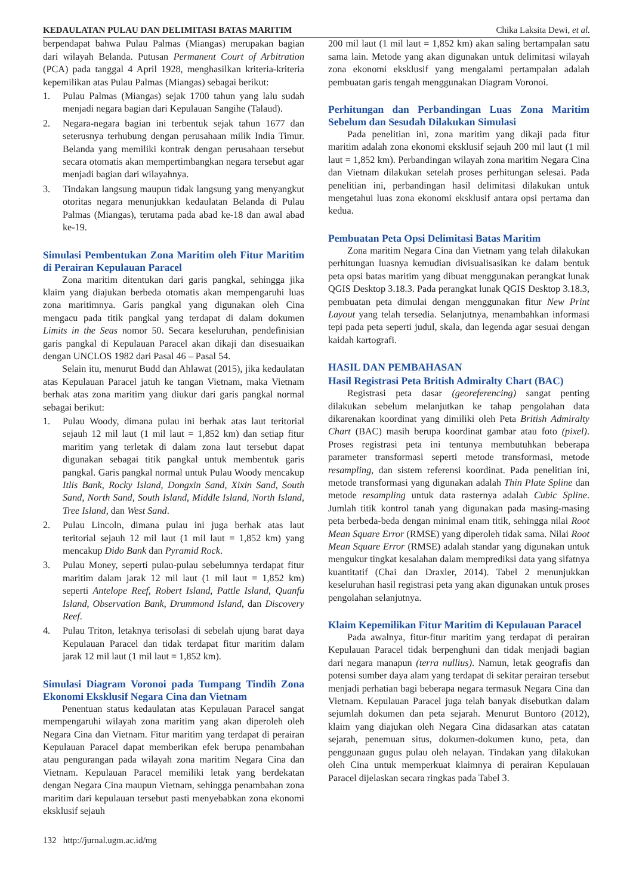KEDAULATAN PULAU DAN DELIMITASI BATAS MARITIM Chika Laksita Dewi, et al.
berpendapat bahwa Pulau Palmas (Miangas) merupakan bagian dari wilayah Belanda. Putusan Permanent Court of Arbitration (PCA) pada tanggal 4 April 1928, menghasilkan kriteria-kriteria kepemilikan atas Pulau Palmas (Miangas) sebagai berikut:
1. Pulau Palmas (Miangas) sejak 1700 tahun yang lalu sudah menjadi negara bagian dari Kepulauan Sangihe (Talaud).
2. Negara-negara bagian ini terbentuk sejak tahun 1677 dan seterusnya terhubung dengan perusahaan milik India Timur. Belanda yang memiliki kontrak dengan perusahaan tersebut secara otomatis akan mempertimbangkan negara tersebut agar menjadi bagian dari wilayahnya.
3. Tindakan langsung maupun tidak langsung yang menyangkut otoritas negara menunjukkan kedaulatan Belanda di Pulau Palmas (Miangas), terutama pada abad ke-18 dan awal abad ke-19.
Simulasi Pembentukan Zona Maritim oleh Fitur Maritim di Perairan Kepulauan Paracel
Zona maritim ditentukan dari garis pangkal, sehingga jika klaim yang diajukan berbeda otomatis akan mempengaruhi luas zona maritimnya. Garis pangkal yang digunakan oleh Cina mengacu pada titik pangkal yang terdapat di dalam dokumen Limits in the Seas nomor 50. Secara keseluruhan, pendefinisian garis pangkal di Kepulauan Paracel akan dikaji dan disesuaikan dengan UNCLOS 1982 dari Pasal 46 – Pasal 54.
Selain itu, menurut Budd dan Ahlawat (2015), jika kedaulatan atas Kepulauan Paracel jatuh ke tangan Vietnam, maka Vietnam berhak atas zona maritim yang diukur dari garis pangkal normal sebagai berikut:
1. Pulau Woody, dimana pulau ini berhak atas laut teritorial sejauh 12 mil laut (1 mil laut = 1,852 km) dan setiap fitur maritim yang terletak di dalam zona laut tersebut dapat digunakan sebagai titik pangkal untuk membentuk garis pangkal. Garis pangkal normal untuk Pulau Woody mencakup Itlis Bank, Rocky Island, Dongxin Sand, Xixin Sand, South Sand, North Sand, South Island, Middle Island, North Island, Tree Island, dan West Sand.
2. Pulau Lincoln, dimana pulau ini juga berhak atas laut teritorial sejauh 12 mil laut (1 mil laut = 1,852 km) yang mencakup Dido Bank dan Pyramid Rock.
3. Pulau Money, seperti pulau-pulau sebelumnya terdapat fitur maritim dalam jarak 12 mil laut (1 mil laut = 1,852 km) seperti Antelope Reef, Robert Island, Pattle Island, Quanfu Island, Observation Bank, Drummond Island, dan Discovery Reef.
4. Pulau Triton, letaknya terisolasi di sebelah ujung barat daya Kepulauan Paracel dan tidak terdapat fitur maritim dalam jarak 12 mil laut (1 mil laut = 1,852 km).
Simulasi Diagram Voronoi pada Tumpang Tindih Zona Ekonomi Eksklusif Negara Cina dan Vietnam
Penentuan status kedaulatan atas Kepulauan Paracel sangat mempengaruhi wilayah zona maritim yang akan diperoleh oleh Negara Cina dan Vietnam. Fitur maritim yang terdapat di perairan Kepulauan Paracel dapat memberikan efek berupa penambahan atau pengurangan pada wilayah zona maritim Negara Cina dan Vietnam. Kepulauan Paracel memiliki letak yang berdekatan dengan Negara Cina maupun Vietnam, sehingga penambahan zona maritim dari kepulauan tersebut pasti menyebabkan zona ekonomi eksklusif sejauh
200 mil laut (1 mil laut = 1,852 km) akan saling bertampalan satu sama lain. Metode yang akan digunakan untuk delimitasi wilayah zona ekonomi eksklusif yang mengalami pertampalan adalah pembuatan garis tengah menggunakan Diagram Voronoi.
Perhitungan dan Perbandingan Luas Zona Maritim Sebelum dan Sesudah Dilakukan Simulasi
Pada penelitian ini, zona maritim yang dikaji pada fitur maritim adalah zona ekonomi eksklusif sejauh 200 mil laut (1 mil laut = 1,852 km). Perbandingan wilayah zona maritim Negara Cina dan Vietnam dilakukan setelah proses perhitungan selesai. Pada penelitian ini, perbandingan hasil delimitasi dilakukan untuk mengetahui luas zona ekonomi eksklusif antara opsi pertama dan kedua.
Pembuatan Peta Opsi Delimitasi Batas Maritim
Zona maritim Negara Cina dan Vietnam yang telah dilakukan perhitungan luasnya kemudian divisualisasikan ke dalam bentuk peta opsi batas maritim yang dibuat menggunakan perangkat lunak QGIS Desktop 3.18.3. Pada perangkat lunak QGIS Desktop 3.18.3, pembuatan peta dimulai dengan menggunakan fitur New Print Layout yang telah tersedia. Selanjutnya, menambahkan informasi tepi pada peta seperti judul, skala, dan legenda agar sesuai dengan kaidah kartografi.
HASIL DAN PEMBAHASAN
Hasil Registrasi Peta British Admiralty Chart (BAC)
Registrasi peta dasar (georeferencing) sangat penting dilakukan sebelum melanjutkan ke tahap pengolahan data dikarenakan koordinat yang dimiliki oleh Peta British Admiralty Chart (BAC) masih berupa koordinat gambar atau foto (pixel). Proses registrasi peta ini tentunya membutuhkan beberapa parameter transformasi seperti metode transformasi, metode resampling, dan sistem referensi koordinat. Pada penelitian ini, metode transformasi yang digunakan adalah Thin Plate Spline dan metode resampling untuk data rasternya adalah Cubic Spline. Jumlah titik kontrol tanah yang digunakan pada masing-masing peta berbeda-beda dengan minimal enam titik, sehingga nilai Root Mean Square Error (RMSE) yang diperoleh tidak sama. Nilai Root Mean Square Error (RMSE) adalah standar yang digunakan untuk mengukur tingkat kesalahan dalam memprediksi data yang sifatnya kuantitatif (Chai dan Draxler, 2014). Tabel 2 menunjukkan keseluruhan hasil registrasi peta yang akan digunakan untuk proses pengolahan selanjutnya.
Klaim Kepemilikan Fitur Maritim di Kepulauan Paracel
Pada awalnya, fitur-fitur maritim yang terdapat di perairan Kepulauan Paracel tidak berpenghuni dan tidak menjadi bagian dari negara manapun (terra nullius). Namun, letak geografis dan potensi sumber daya alam yang terdapat di sekitar perairan tersebut menjadi perhatian bagi beberapa negara termasuk Negara Cina dan Vietnam. Kepulauan Paracel juga telah banyak disebutkan dalam sejumlah dokumen dan peta sejarah. Menurut Buntoro (2012), klaim yang diajukan oleh Negara Cina didasarkan atas catatan sejarah, penemuan situs, dokumen-dokumen kuno, peta, dan penggunaan gugus pulau oleh nelayan. Tindakan yang dilakukan oleh Cina untuk memperkuat klaimnya di perairan Kepulauan Paracel dijelaskan secara ringkas pada Tabel 3.
132 http://jurnal.ugm.ac.id/mg